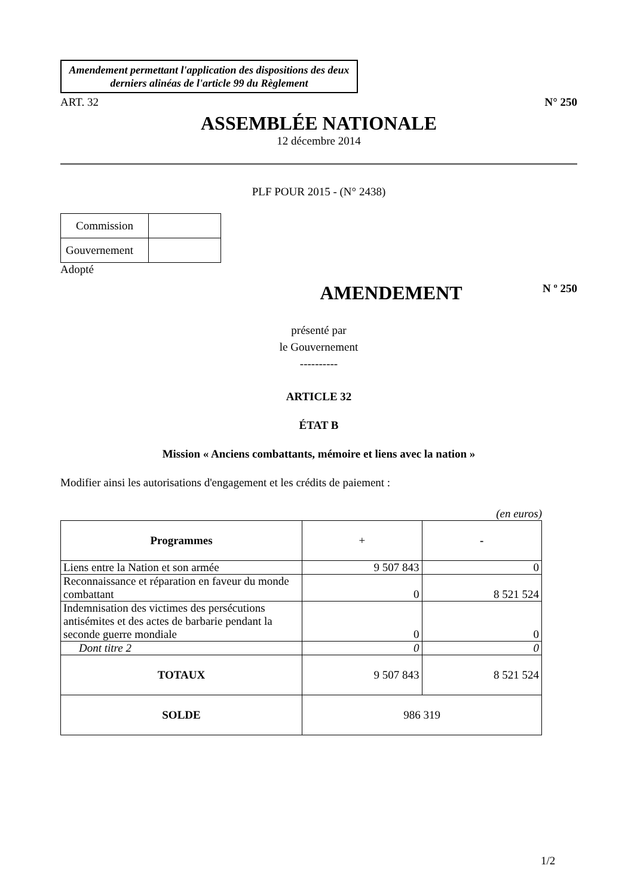Amendement permettant l'application des dispositions des deux derniers alinéas de l'article 99 du Règlement
ART. 32 N° 250
ASSEMBLÉE NATIONALE
12 décembre 2014
PLF POUR 2015 - (N° 2438)
| Commission | |
| Gouvernement | |
Adopté
AMENDEMENT N º 250
présenté par
le Gouvernement
----------
ARTICLE 32
ÉTAT B
Mission « Anciens combattants, mémoire et liens avec la nation »
Modifier ainsi les autorisations d'engagement et les crédits de paiement :
(en euros)
| Programmes | + | - |
| --- | --- | --- |
| Liens entre la Nation et son armée | 9 507 843 | 0 |
| Reconnaissance et réparation en faveur du monde combattant | 0 | 8 521 524 |
| Indemnisation des victimes des persécutions antisémites et des actes de barbarie pendant la seconde guerre mondiale | 0 | 0 |
| Dont titre 2 | 0 | 0 |
| TOTAUX | 9 507 843 | 8 521 524 |
| SOLDE | 986 319 | |
1/2